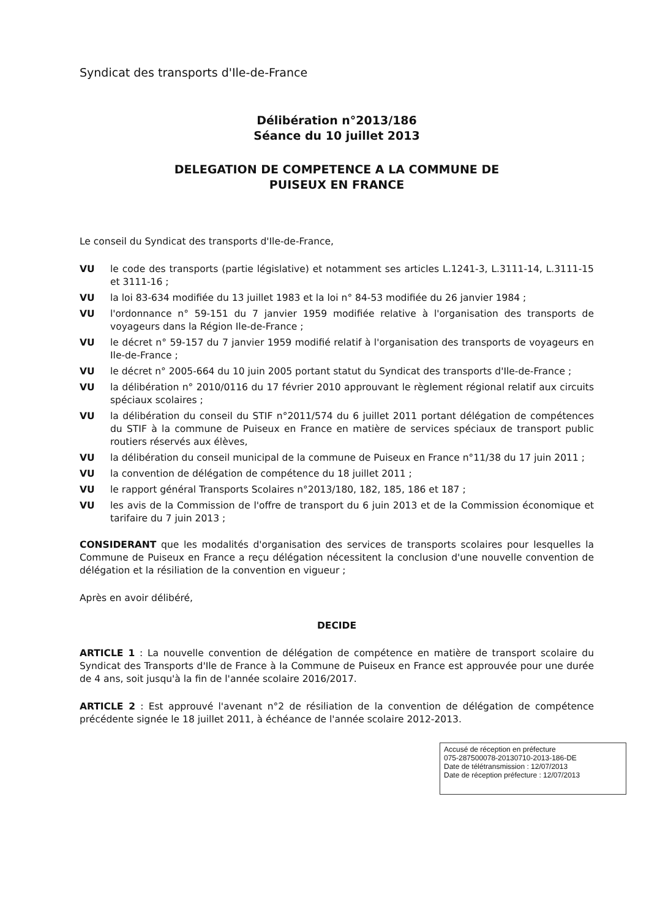Syndicat des transports d'Ile-de-France
Délibération n°2013/186
Séance du 10 juillet 2013
DELEGATION DE COMPETENCE A LA COMMUNE DE
PUISEUX EN FRANCE
Le conseil du Syndicat des transports d'Ile-de-France,
VU le code des transports (partie législative) et notamment ses articles L.1241-3, L.3111-14, L.3111-15 et 3111-16 ;
VU la loi 83-634 modifiée du 13 juillet 1983 et la loi n° 84-53 modifiée du 26 janvier 1984 ;
VU l'ordonnance n° 59-151 du 7 janvier 1959 modifiée relative à l'organisation des transports de voyageurs dans la Région Ile-de-France ;
VU le décret n° 59-157 du 7 janvier 1959 modifié relatif à l'organisation des transports de voyageurs en Ile-de-France ;
VU le décret n° 2005-664 du 10 juin 2005 portant statut du Syndicat des transports d'Ile-de-France ;
VU la délibération n° 2010/0116 du 17 février 2010 approuvant le règlement régional relatif aux circuits spéciaux scolaires ;
VU la délibération du conseil du STIF n°2011/574 du 6 juillet 2011 portant délégation de compétences du STIF à la commune de Puiseux en France en matière de services spéciaux de transport public routiers réservés aux élèves,
VU la délibération du conseil municipal de la commune de Puiseux en France n°11/38 du 17 juin 2011 ;
VU la convention de délégation de compétence du 18 juillet 2011 ;
VU le rapport général Transports Scolaires n°2013/180, 182, 185, 186 et 187 ;
VU les avis de la Commission de l'offre de transport du 6 juin 2013 et de la Commission économique et tarifaire du 7 juin 2013 ;
CONSIDERANT que les modalités d'organisation des services de transports scolaires pour lesquelles la Commune de Puiseux en France a reçu délégation nécessitent la conclusion d'une nouvelle convention de délégation et la résiliation de la convention en vigueur ;
Après en avoir délibéré,
DECIDE
ARTICLE 1 : La nouvelle convention de délégation de compétence en matière de transport scolaire du Syndicat des Transports d'Ile de France à la Commune de Puiseux en France est approuvée pour une durée de 4 ans, soit jusqu'à la fin de l'année scolaire 2016/2017.
ARTICLE 2 : Est approuvé l'avenant n°2 de résiliation de la convention de délégation de compétence précédente signée le 18 juillet 2011, à échéance de l'année scolaire 2012-2013.
Accusé de réception en préfecture
075-287500078-20130710-2013-186-DE
Date de télétransmission : 12/07/2013
Date de réception préfecture : 12/07/2013